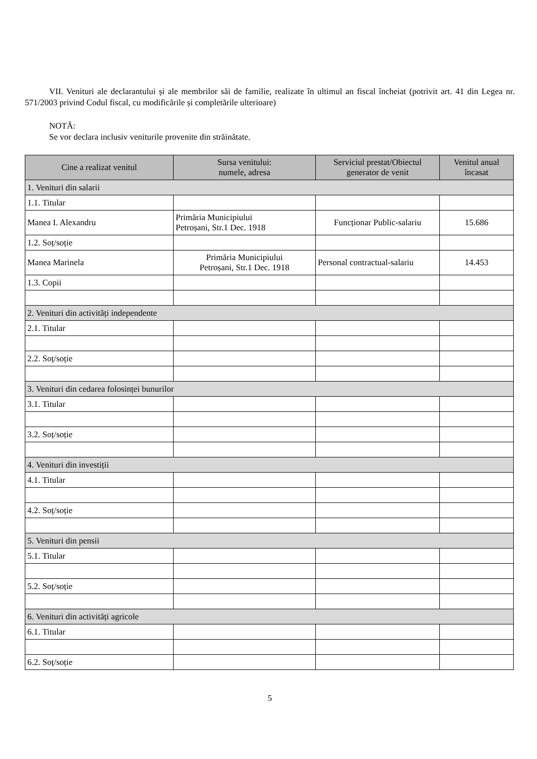VII. Venituri ale declarantului și ale membrilor săi de familie, realizate în ultimul an fiscal încheiat (potrivit art. 41 din Legea nr. 571/2003 privind Codul fiscal, cu modificările și completările ulterioare)
NOTĂ:
Se vor declara inclusiv veniturile provenite din străinătate.
| Cine a realizat venitul | Sursa venitului: numele, adresa | Serviciul prestat/Obiectul generator de venit | Venitul anual încasat |
| --- | --- | --- | --- |
| 1. Venituri din salarii | | | |
| 1.1. Titular | | | |
| Manea I. Alexandru | Primăria Municipiului Petroșani, Str.1 Dec. 1918 | Funcționar Public-salariu | 15.686 |
| 1.2. Soț/soție | | | |
| Manea Marinela | Primăria Municipiului Petroșani, Str.1 Dec. 1918 | Personal contractual-salariu | 14.453 |
| 1.3. Copii | | | |
| 2. Venituri din activități independente | | | |
| 2.1. Titular | | | |
| 2.2. Soț/soție | | | |
| 3. Venituri din cedarea folosinței bunurilor | | | |
| 3.1. Titular | | | |
| 3.2. Soț/soție | | | |
| 4. Venituri din investiții | | | |
| 4.1. Titular | | | |
| 4.2. Soț/soție | | | |
| 5. Venituri din pensii | | | |
| 5.1. Titular | | | |
| 5.2. Soț/soție | | | |
| 6. Venituri din activități agricole | | | |
| 6.1. Titular | | | |
| 6.2. Soț/soție | | | |
5